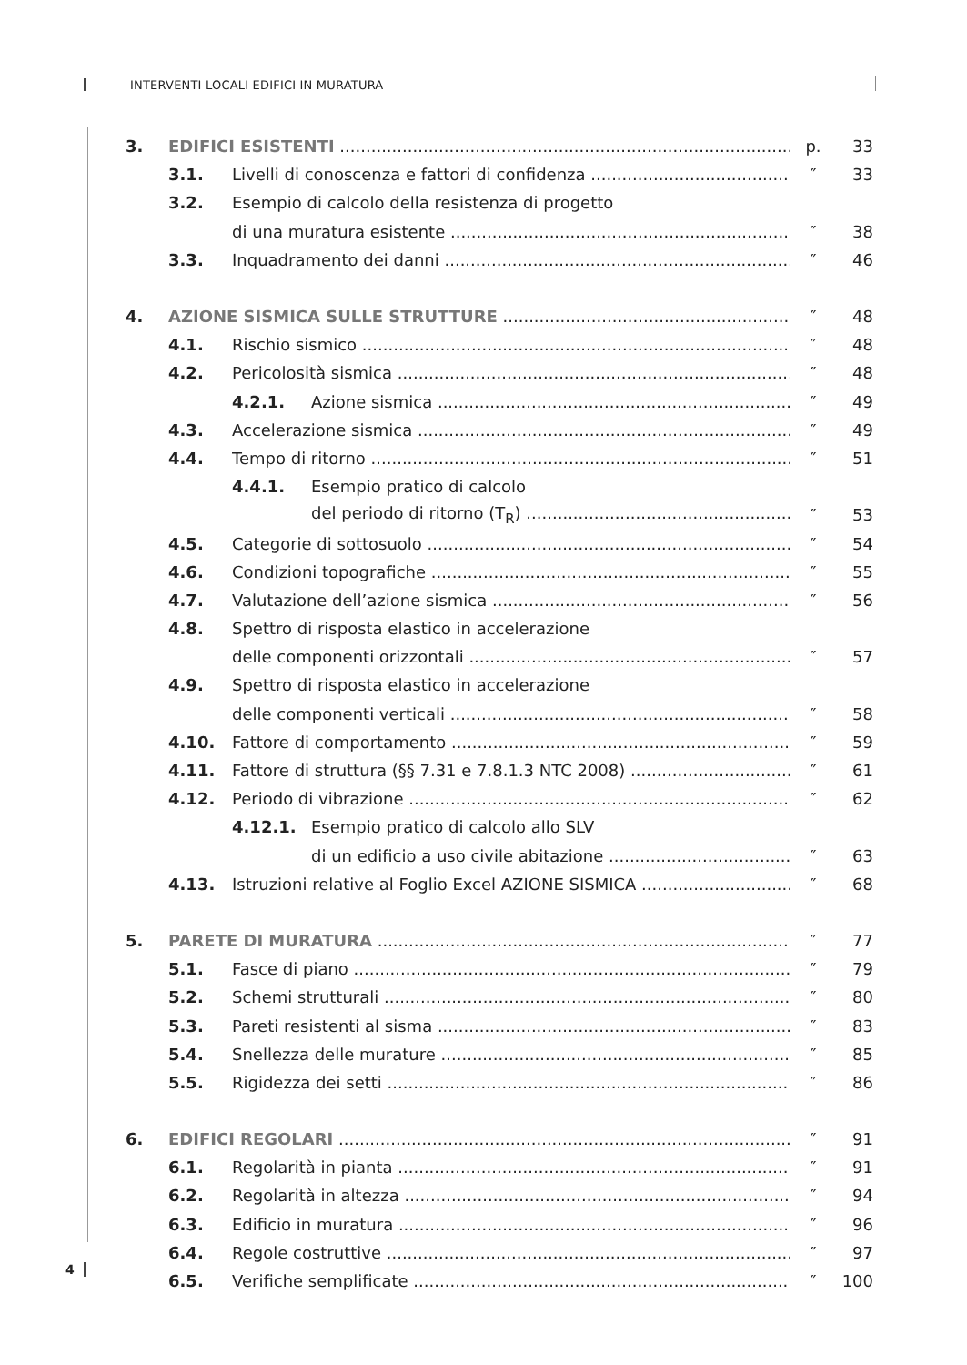INTERVENTI LOCALI EDIFICI IN MURATURA
3. EDIFICI ESISTENTI p. 33
3.1. Livelli di conoscenza e fattori di confidenza ″ 33
3.2. Esempio di calcolo della resistenza di progetto
di una muratura esistente ″ 38
3.3. Inquadramento dei danni ″ 46
4. AZIONE SISMICA SULLE STRUTTURE ″ 48
4.1. Rischio sismico ″ 48
4.2. Pericolosità sismica ″ 48
4.2.1. Azione sismica ″ 49
4.3. Accelerazione sismica ″ 49
4.4. Tempo di ritorno ″ 51
4.4.1. Esempio pratico di calcolo
del periodo di ritorno (T<sub>R</sub>) ″ 53
4.5. Categorie di sottosuolo ″ 54
4.6. Condizioni topografiche ″ 55
4.7. Valutazione dell’azione sismica ″ 56
4.8. Spettro di risposta elastico in accelerazione
delle componenti orizzontali ″ 57
4.9. Spettro di risposta elastico in accelerazione
delle componenti verticali ″ 58
4.10. Fattore di comportamento ″ 59
4.11. Fattore di struttura (§§ 7.31 e 7.8.1.3 NTC 2008) ″ 61
4.12. Periodo di vibrazione ″ 62
4.12.1. Esempio pratico di calcolo allo SLV
di un edificio a uso civile abitazione ″ 63
4.13. Istruzioni relative al Foglio Excel AZIONE SISMICA ″ 68
5. PARETE DI MURATURA ″ 77
5.1. Fasce di piano ″ 79
5.2. Schemi strutturali ″ 80
5.3. Pareti resistenti al sisma ″ 83
5.4. Snellezza delle murature ″ 85
5.5. Rigidezza dei setti ″ 86
6. EDIFICI REGOLARI ″ 91
6.1. Regolarità in pianta ″ 91
6.2. Regolarità in altezza ″ 94
6.3. Edificio in muratura ″ 96
6.4. Regole costruttive ″ 97
6.5. Verifiche semplificate ″ 100
4